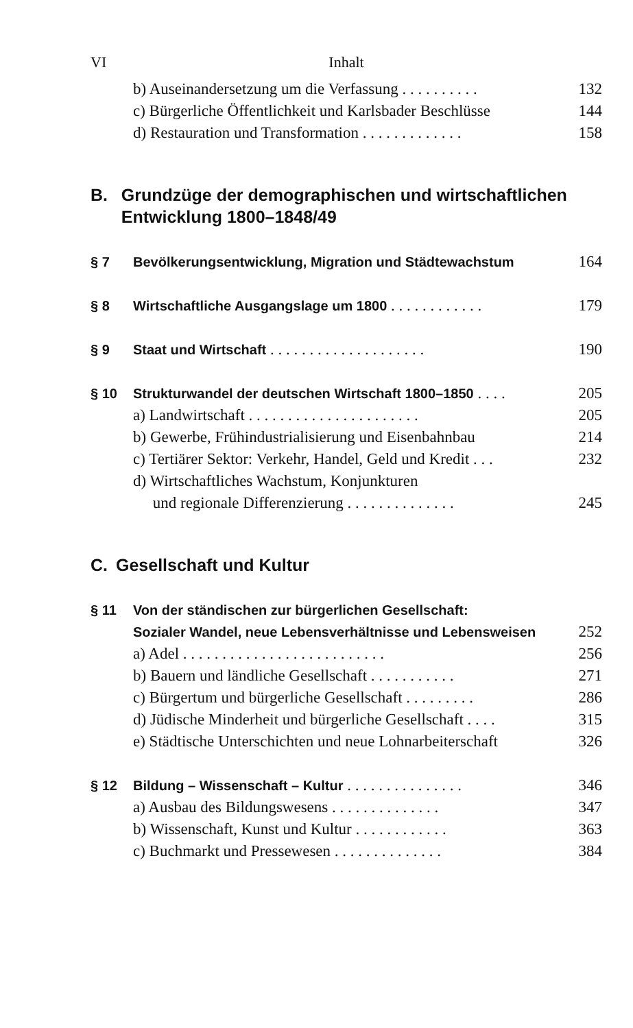VI Inhalt
b) Auseinandersetzung um die Verfassung . . . . . . . . . . 132
c) Bürgerliche Öffentlichkeit und Karlsbader Beschlüsse 144
d) Restauration und Transformation . . . . . . . . . . . . . 158
B. Grundzüge der demographischen und wirtschaftlichen Entwicklung 1800–1848/49
§ 7 Bevölkerungsentwicklung, Migration und Städtewachstum 164
§ 8 Wirtschaftliche Ausgangslage um 1800 . . . . . . . . . . . . 179
§ 9 Staat und Wirtschaft . . . . . . . . . . . . . . . . . . . . 190
§ 10 Strukturwandel der deutschen Wirtschaft 1800–1850 . . . . 205
a) Landwirtschaft . . . . . . . . . . . . . . . . . . . . . . 205
b) Gewerbe, Frühindustrialisierung und Eisenbahnbau 214
c) Tertiärer Sektor: Verkehr, Handel, Geld und Kredit . . . 232
d) Wirtschaftliches Wachstum, Konjunkturen
und regionale Differenzierung . . . . . . . . . . . . . . 245
C. Gesellschaft und Kultur
§ 11 Von der ständischen zur bürgerlichen Gesellschaft:
Sozialer Wandel, neue Lebensverhältnisse und Lebensweisen 252
a) Adel . . . . . . . . . . . . . . . . . . . . . . . . . . 256
b) Bauern und ländliche Gesellschaft . . . . . . . . . . . 271
c) Bürgertum und bürgerliche Gesellschaft . . . . . . . . . 286
d) Jüdische Minderheit und bürgerliche Gesellschaft . . . . 315
e) Städtische Unterschichten und neue Lohnarbeiterschaft 326
§ 12 Bildung – Wissenschaft – Kultur . . . . . . . . . . . . . . . 346
a) Ausbau des Bildungswesens . . . . . . . . . . . . . . 347
b) Wissenschaft, Kunst und Kultur . . . . . . . . . . . . 363
c) Buchmarkt und Pressewesen . . . . . . . . . . . . . . 384